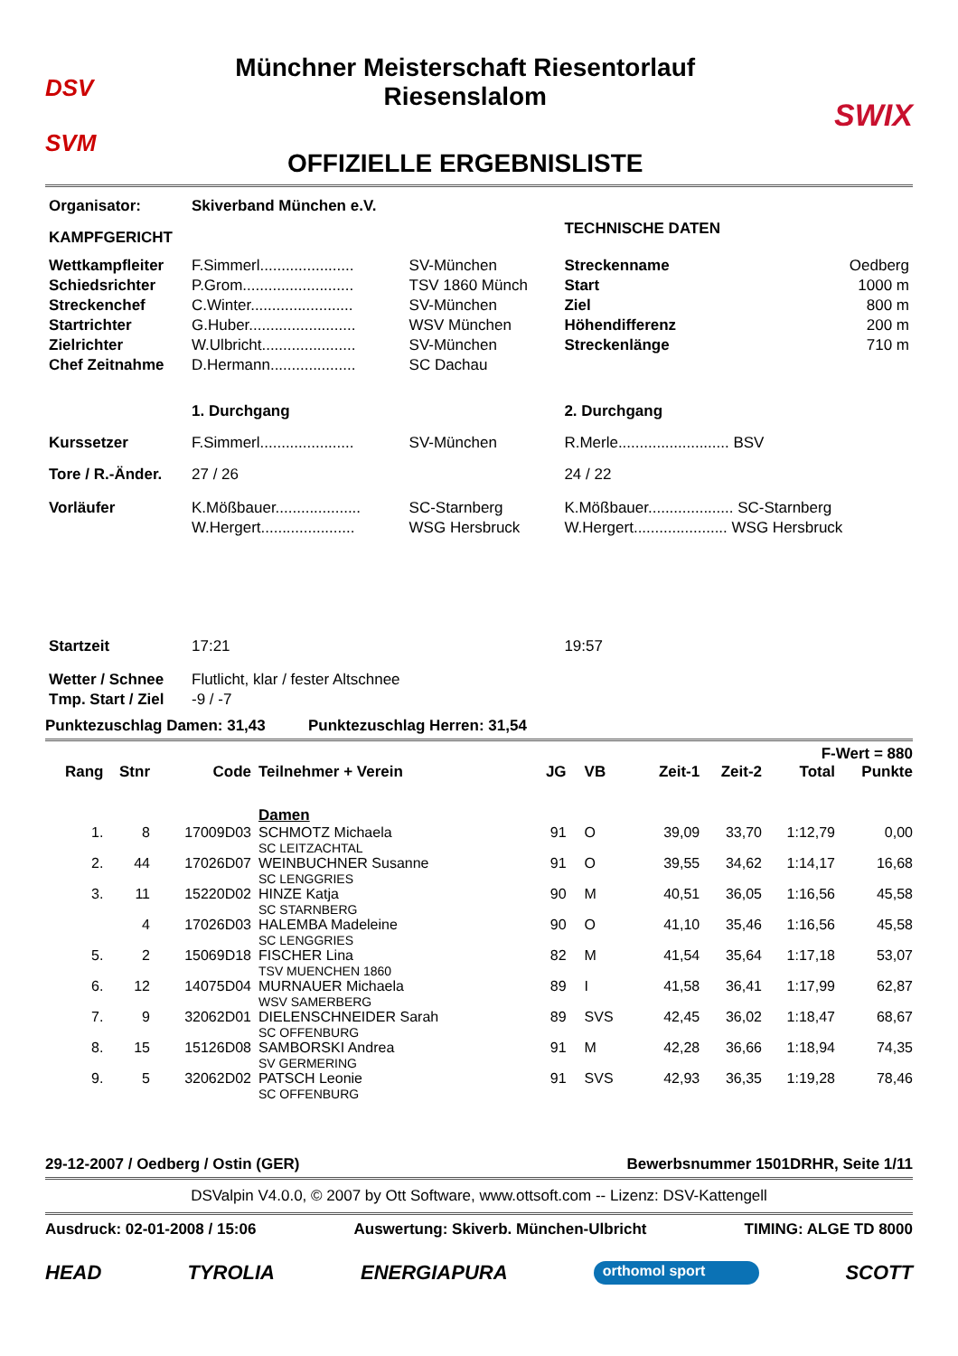DSV
SVM
Münchner Meisterschaft Riesentorlauf
Riesenslalom
OFFIZIELLE ERGEBNISLISTE
SWIX
| Organisator: | Skiverband München e.V. | | | |
| KAMPFGERICHT | | | TECHNISCHE DATEN | |
| Wettkampfleiter | F.Simmerl...................... | SV-München | Streckenname | Oedberg |
| Schiedsrichter | P.Grom.......................... | TSV 1860 Münch | Start | 1000 m |
| Streckenchef | C.Winter........................ | SV-München | Ziel | 800 m |
| Startrichter | G.Huber......................... | WSV München | Höhendifferenz | 200 m |
| Zielrichter | W.Ulbricht...................... | SV-München | Streckenlänge | 710 m |
| Chef Zeitnahme | D.Hermann.................... | SC Dachau | | |
| | 1. Durchgang | | 2. Durchgang | |
| Kurssetzer | F.Simmerl...................... | SV-München | R.Merle.......................... BSV | |
| Tore / R.-Änder. | 27 / 26 | | 24 / 22 | |
| Vorläufer | K.Mößbauer.................... | SC-Starnberg | K.Mößbauer.................... SC-Starnberg | |
| | W.Hergert...................... | WSG Hersbruck | W.Hergert...................... WSG Hersbruck | |
| Startzeit | 17:21 | | 19:57 | |
| Wetter / Schnee | Flutlicht, klar / fester Altschnee | | | |
| Tmp. Start / Ziel | -9 / -7 | | | |
Punktezuschlag Damen: 31,43 Punktezuschlag Herren: 31,54
| F-Wert = 880 | | | | | | | | | |
| --- | --- | --- | --- | --- | --- | --- | --- | --- | --- |
| Rang | Stnr | Code | Teilnehmer + Verein | JG | VB | Zeit-1 | Zeit-2 | Total | Punkte |
| | | | Damen | | | | | | |
| 1. | 8 | 17009D03 | SCHMOTZ Michaela SC LEITZACHTAL | 91 | O | 39,09 | 33,70 | 1:12,79 | 0,00 |
| 2. | 44 | 17026D07 | WEINBUCHNER Susanne SC LENGGRIES | 91 | O | 39,55 | 34,62 | 1:14,17 | 16,68 |
| 3. | 11 | 15220D02 | HINZE Katja SC STARNBERG | 90 | M | 40,51 | 36,05 | 1:16,56 | 45,58 |
| | 4 | 17026D03 | HALEMBA Madeleine SC LENGGRIES | 90 | O | 41,10 | 35,46 | 1:16,56 | 45,58 |
| 5. | 2 | 15069D18 | FISCHER Lina TSV MUENCHEN 1860 | 82 | M | 41,54 | 35,64 | 1:17,18 | 53,07 |
| 6. | 12 | 14075D04 | MURNAUER Michaela WSV SAMERBERG | 89 | I | 41,58 | 36,41 | 1:17,99 | 62,87 |
| 7. | 9 | 32062D01 | DIELENSCHNEIDER Sarah SC OFFENBURG | 89 | SVS | 42,45 | 36,02 | 1:18,47 | 68,67 |
| 8. | 15 | 15126D08 | SAMBORSKI Andrea SV GERMERING | 91 | M | 42,28 | 36,66 | 1:18,94 | 74,35 |
| 9. | 5 | 32062D02 | PATSCH Leonie SC OFFENBURG | 91 | SVS | 42,93 | 36,35 | 1:19,28 | 78,46 |
29-12-2007 / Oedberg / Ostin (GER) Bewerbsnummer 1501DRHR, Seite 1/11
DSValpin V4.0.0, © 2007 by Ott Software, www.ottsoft.com -- Lizenz: DSV-Kattengell
Ausdruck: 02-01-2008 / 15:06 Auswertung: Skiverb. München-Ulbricht TIMING: ALGE TD 8000
HEAD TYROLIA ENERGIAPURA orthomol sport SCOTT